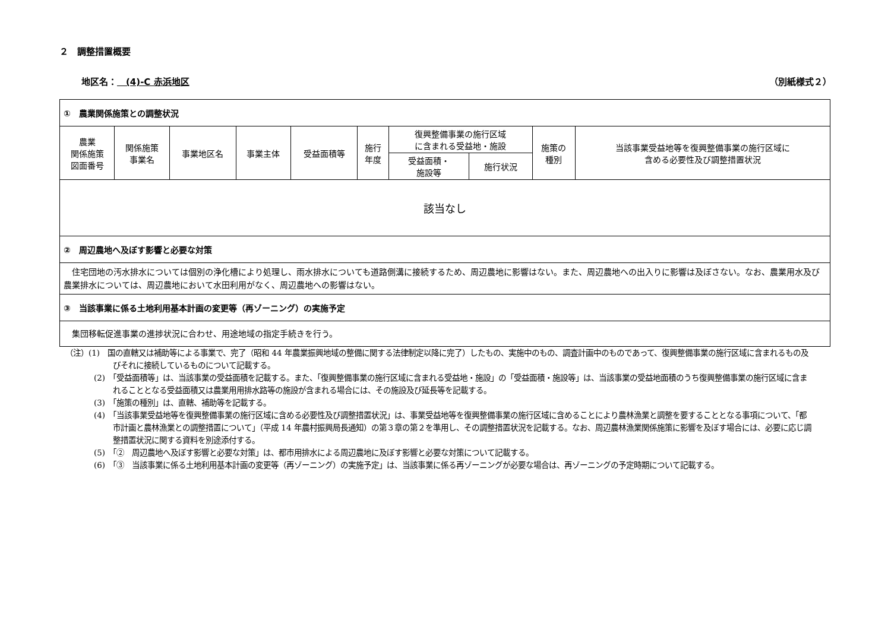２　調整措置概要
地区名：　(4)-C 赤浜地区 （別紙様式２）
| ① 農業関係施策との調整状況 | | | | | | | | | |
| 農業 関係施策 図面番号 | 関係施策 事業名 | 事業地区名 | 事業主体 | 受益面積等 | 施行 年度 | 復興整備事業の施行区域 に含まれる受益地・施設 | | 施策の 種別 | 当該事業受益地等を復興整備事業の施行区域に 含める必要性及び調整措置状況 |
| | | | | | | 受益面積・ 施設等 | 施行状況 | | |
| 該当なし | | | | | | | | | |
| ② 周辺農地へ及ぼす影響と必要な対策 | | | | | | | | | |
| 住宅団地の汚水排水については個別の浄化槽により処理し、雨水排水についても道路側溝に接続するため、周辺農地に影響はない。また、周辺農地への出入りに影響は及ぼさない。なお、農業用水及び農業排水については、周辺農地において水田利用がなく、周辺農地への影響はない。 | | | | | | | | | |
| ③ 当該事業に係る土地利用基本計画の変更等（再ゾーニング）の実施予定 | | | | | | | | | |
| 集団移転促進事業の進捗状況に合わせ、用途地域の指定手続きを行う。 | | | | | | | | | |
（注）(1)　国の直轄又は補助等による事業で、完了（昭和 44 年農業振興地域の整備に関する法律制定以降に完了）したもの、実施中のもの、調査計画中のものであって、復興整備事業の施行区域に含まれるもの及びそれに接続しているものについて記載する。
(2)　「受益面積等」は、当該事業の受益面積を記載する。また、「復興整備事業の施行区域に含まれる受益地・施設」の「受益面積・施設等」は、当該事業の受益地面積のうち復興整備事業の施行区域に含まれることとなる受益面積又は農業用用排水路等の施設が含まれる場合には、その施設及び延長等を記載する。
(3)　「施策の種別」は、直轄、補助等を記載する。
(4)　「当該事業受益地等を復興整備事業の施行区域に含める必要性及び調整措置状況」は、事業受益地等を復興整備事業の施行区域に含めることにより農林漁業と調整を要することとなる事項について、「都市計画と農林漁業との調整措置について」（平成 14 年農村振興局長通知）の第３章の第２を準用し、その調整措置状況を記載する。なお、周辺農林漁業関係施策に影響を及ぼす場合には、必要に応じ調整措置状況に関する資料を別途添付する。
(5)　「②　周辺農地へ及ぼす影響と必要な対策」は、都市用排水による周辺農地に及ぼす影響と必要な対策について記載する。
(6)　「③　当該事業に係る土地利用基本計画の変更等（再ゾーニング）の実施予定」は、当該事業に係る再ゾーニングが必要な場合は、再ゾーニングの予定時期について記載する。